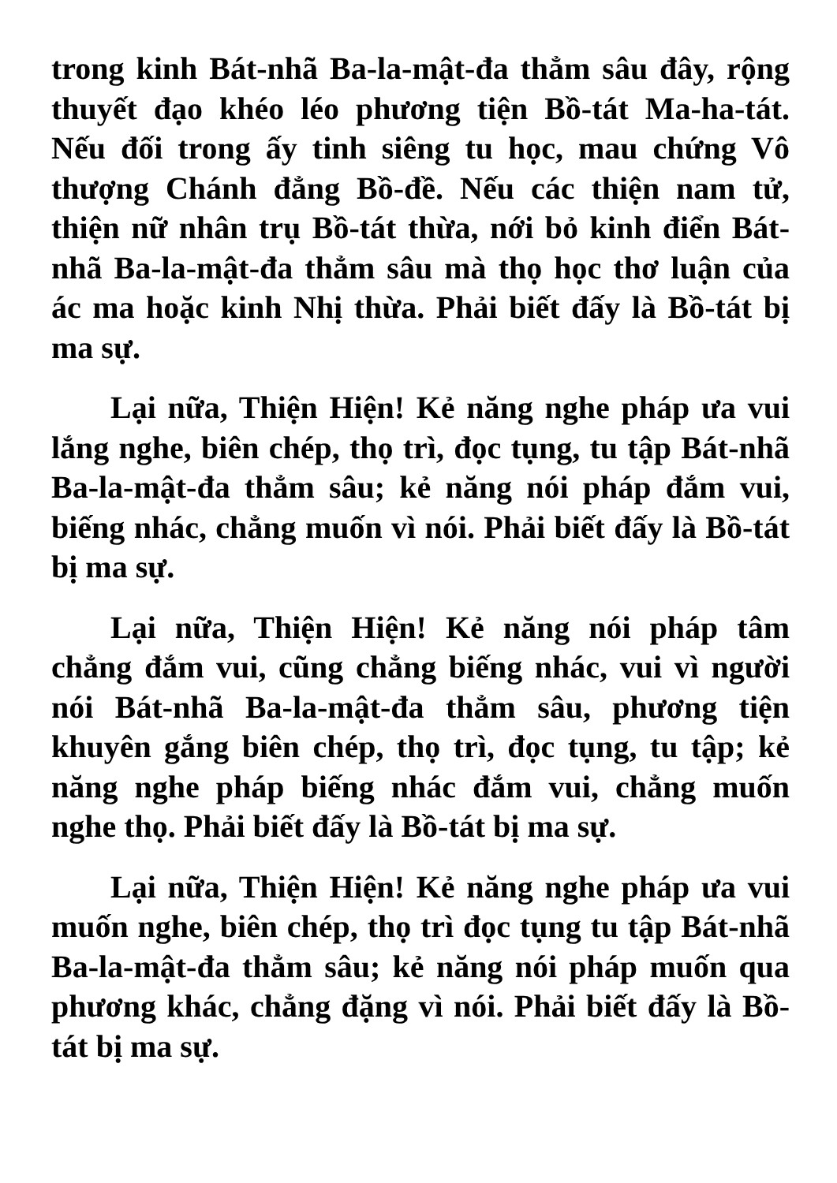trong kinh Bát-nhã Ba-la-mật-đa thẳm sâu đây, rộng thuyết đạo khéo léo phương tiện Bồ-tát Ma-ha-tát. Nếu đối trong ấy tinh siêng tu học, mau chứng Vô thượng Chánh đẳng Bồ-đề. Nếu các thiện nam tử, thiện nữ nhân trụ Bồ-tát thừa, nới bỏ kinh điển Bát-nhã Ba-la-mật-đa thẳm sâu mà thọ học thơ luận của ác ma hoặc kinh Nhị thừa. Phải biết đấy là Bồ-tát bị ma sự.
Lại nữa, Thiện Hiện! Kẻ năng nghe pháp ưa vui lắng nghe, biên chép, thọ trì, đọc tụng, tu tập Bát-nhã Ba-la-mật-đa thẳm sâu; kẻ năng nói pháp đắm vui, biếng nhác, chẳng muốn vì nói. Phải biết đấy là Bồ-tát bị ma sự.
Lại nữa, Thiện Hiện! Kẻ năng nói pháp tâm chẳng đắm vui, cũng chẳng biếng nhác, vui vì người nói Bát-nhã Ba-la-mật-đa thẳm sâu, phương tiện khuyên gắng biên chép, thọ trì, đọc tụng, tu tập; kẻ năng nghe pháp biếng nhác đắm vui, chẳng muốn nghe thọ. Phải biết đấy là Bồ-tát bị ma sự.
Lại nữa, Thiện Hiện! Kẻ năng nghe pháp ưa vui muốn nghe, biên chép, thọ trì đọc tụng tu tập Bát-nhã Ba-la-mật-đa thẳm sâu; kẻ năng nói pháp muốn qua phương khác, chẳng đặng vì nói. Phải biết đấy là Bồ-tát bị ma sự.